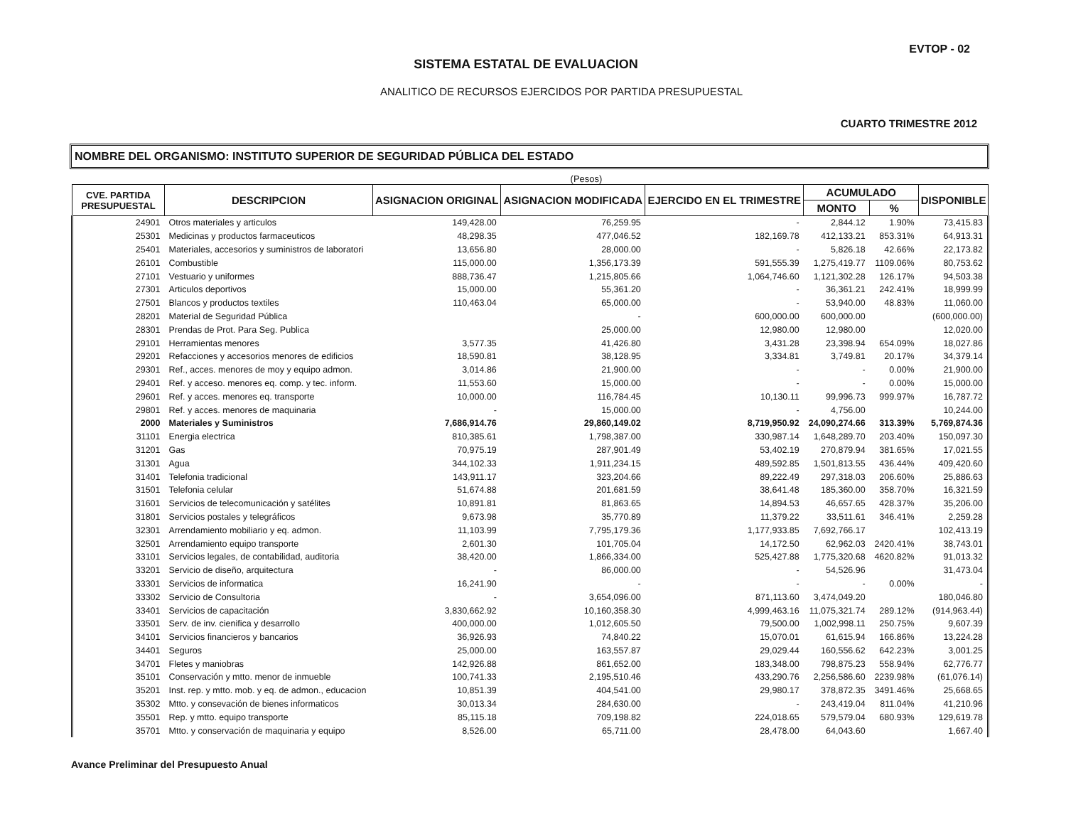EVTOP - 02
SISTEMA ESTATAL DE EVALUACION
ANALITICO DE RECURSOS EJERCIDOS POR PARTIDA PRESUPUESTAL
CUARTO TRIMESTRE 2012
NOMBRE DEL ORGANISMO: INSTITUTO SUPERIOR DE SEGURIDAD PÚBLICA DEL ESTADO
(Pesos)
| CVE. PARTIDA PRESUPUESTAL | DESCRIPCION | ASIGNACION ORIGINAL | ASIGNACION MODIFICADA | EJERCIDO EN EL TRIMESTRE | ACUMULADO | | DISPONIBLE |
| --- | --- | --- | --- | --- | --- | --- | --- |
| | | | | | MONTO | % | |
| 24901 | Otros materiales y articulos | 149,428.00 | 76,259.95 | - | 2,844.12 | 1.90% | 73,415.83 |
| 25301 | Medicinas y productos farmaceuticos | 48,298.35 | 477,046.52 | 182,169.78 | 412,133.21 | 853.31% | 64,913.31 |
| 25401 | Materiales, accesorios y suministros de laboratori | 13,656.80 | 28,000.00 | - | 5,826.18 | 42.66% | 22,173.82 |
| 26101 | Combustible | 115,000.00 | 1,356,173.39 | 591,555.39 | 1,275,419.77 | 1109.06% | 80,753.62 |
| 27101 | Vestuario y uniformes | 888,736.47 | 1,215,805.66 | 1,064,746.60 | 1,121,302.28 | 126.17% | 94,503.38 |
| 27301 | Articulos deportivos | 15,000.00 | 55,361.20 | - | 36,361.21 | 242.41% | 18,999.99 |
| 27501 | Blancos y productos textiles | 110,463.04 | 65,000.00 | - | 53,940.00 | 48.83% | 11,060.00 |
| 28201 | Material de Seguridad Pública | | - | 600,000.00 | 600,000.00 | | (600,000.00) |
| 28301 | Prendas de Prot. Para Seg. Publica | | 25,000.00 | 12,980.00 | 12,980.00 | | 12,020.00 |
| 29101 | Herramientas menores | 3,577.35 | 41,426.80 | 3,431.28 | 23,398.94 | 654.09% | 18,027.86 |
| 29201 | Refacciones y accesorios menores de edificios | 18,590.81 | 38,128.95 | 3,334.81 | 3,749.81 | 20.17% | 34,379.14 |
| 29301 | Ref., acces. menores de moy y equipo admon. | 3,014.86 | 21,900.00 | - | - | 0.00% | 21,900.00 |
| 29401 | Ref. y acceso. menores eq. comp. y tec. inform. | 11,553.60 | 15,000.00 | - | - | 0.00% | 15,000.00 |
| 29601 | Ref. y acces. menores eq. transporte | 10,000.00 | 116,784.45 | 10,130.11 | 99,996.73 | 999.97% | 16,787.72 |
| 29801 | Ref. y acces. menores de maquinaria | - | 15,000.00 | - | 4,756.00 | | 10,244.00 |
| 2000 | Materiales y Suministros | 7,686,914.76 | 29,860,149.02 | 8,719,950.92 | 24,090,274.66 | 313.39% | 5,769,874.36 |
| 31101 | Energia electrica | 810,385.61 | 1,798,387.00 | 330,987.14 | 1,648,289.70 | 203.40% | 150,097.30 |
| 31201 | Gas | 70,975.19 | 287,901.49 | 53,402.19 | 270,879.94 | 381.65% | 17,021.55 |
| 31301 | Agua | 344,102.33 | 1,911,234.15 | 489,592.85 | 1,501,813.55 | 436.44% | 409,420.60 |
| 31401 | Telefonia tradicional | 143,911.17 | 323,204.66 | 89,222.49 | 297,318.03 | 206.60% | 25,886.63 |
| 31501 | Telefonia celular | 51,674.88 | 201,681.59 | 38,641.48 | 185,360.00 | 358.70% | 16,321.59 |
| 31601 | Servicios de telecomunicación y satélites | 10,891.81 | 81,863.65 | 14,894.53 | 46,657.65 | 428.37% | 35,206.00 |
| 31801 | Servicios postales y telegráficos | 9,673.98 | 35,770.89 | 11,379.22 | 33,511.61 | 346.41% | 2,259.28 |
| 32301 | Arrendamiento mobiliario y eq. admon. | 11,103.99 | 7,795,179.36 | 1,177,933.85 | 7,692,766.17 | | 102,413.19 |
| 32501 | Arrendamiento equipo transporte | 2,601.30 | 101,705.04 | 14,172.50 | 62,962.03 | 2420.41% | 38,743.01 |
| 33101 | Servicios legales, de contabilidad, auditoria | 38,420.00 | 1,866,334.00 | 525,427.88 | 1,775,320.68 | 4620.82% | 91,013.32 |
| 33201 | Servicio de diseño, arquitectura | - | 86,000.00 | - | 54,526.96 | | 31,473.04 |
| 33301 | Servicios de informatica | 16,241.90 | - | - | - | 0.00% | - |
| 33302 | Servicio de Consultoria | - | 3,654,096.00 | 871,113.60 | 3,474,049.20 | | 180,046.80 |
| 33401 | Servicios de capacitación | 3,830,662.92 | 10,160,358.30 | 4,999,463.16 | 11,075,321.74 | 289.12% | (914,963.44) |
| 33501 | Serv. de inv. cienifica y desarrollo | 400,000.00 | 1,012,605.50 | 79,500.00 | 1,002,998.11 | 250.75% | 9,607.39 |
| 34101 | Servicios financieros y bancarios | 36,926.93 | 74,840.22 | 15,070.01 | 61,615.94 | 166.86% | 13,224.28 |
| 34401 | Seguros | 25,000.00 | 163,557.87 | 29,029.44 | 160,556.62 | 642.23% | 3,001.25 |
| 34701 | Fletes y maniobras | 142,926.88 | 861,652.00 | 183,348.00 | 798,875.23 | 558.94% | 62,776.77 |
| 35101 | Conservación y mtto. menor de inmueble | 100,741.33 | 2,195,510.46 | 433,290.76 | 2,256,586.60 | 2239.98% | (61,076.14) |
| 35201 | Inst. rep. y mtto. mob. y eq. de admon., educacion | 10,851.39 | 404,541.00 | 29,980.17 | 378,872.35 | 3491.46% | 25,668.65 |
| 35302 | Mtto. y consevación de bienes informaticos | 30,013.34 | 284,630.00 | - | 243,419.04 | 811.04% | 41,210.96 |
| 35501 | Rep. y mtto. equipo transporte | 85,115.18 | 709,198.82 | 224,018.65 | 579,579.04 | 680.93% | 129,619.78 |
| 35701 | Mtto. y conservación de maquinaria y equipo | 8,526.00 | 65,711.00 | 28,478.00 | 64,043.60 | | 1,667.40 |
Avance Preliminar del Presupuesto Anual